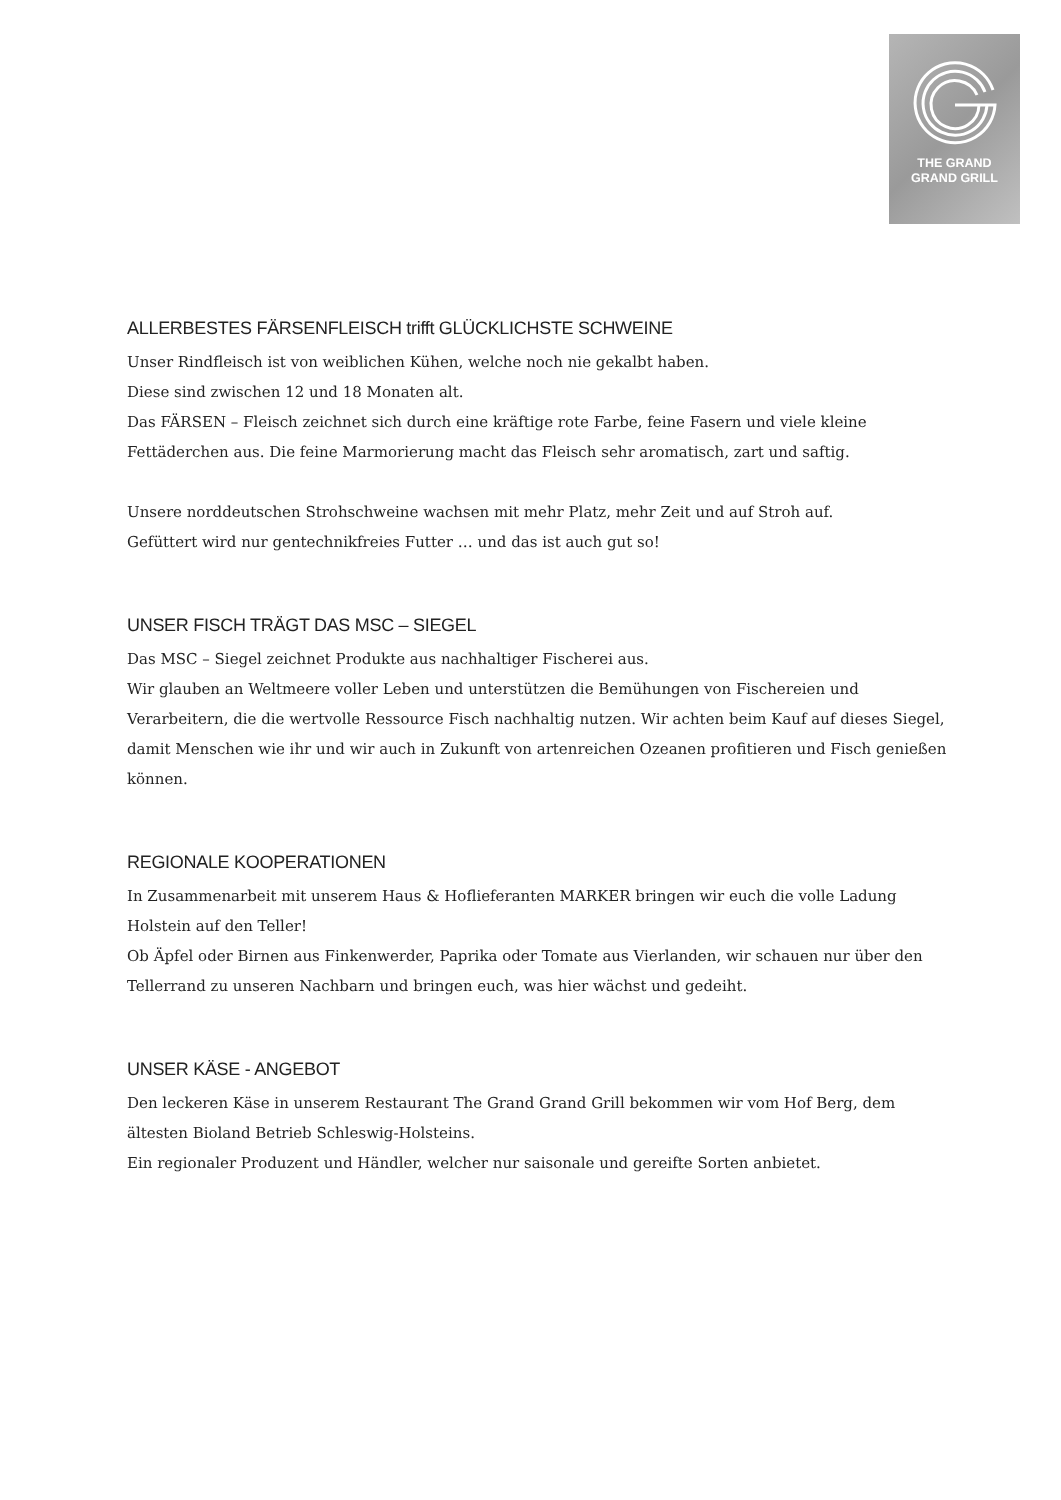THE GRAND
GRAND GRILL
ALLERBESTES FÄRSENFLEISCH trifft GLÜCKLICHSTE SCHWEINE
Unser Rindfleisch ist von weiblichen Kühen, welche noch nie gekalbt haben.
Diese sind zwischen 12 und 18 Monaten alt.
Das FÄRSEN – Fleisch zeichnet sich durch eine kräftige rote Farbe, feine Fasern und viele kleine Fettäderchen aus. Die feine Marmorierung macht das Fleisch sehr aromatisch, zart und saftig.
Unsere norddeutschen Strohschweine wachsen mit mehr Platz, mehr Zeit und auf Stroh auf.
Gefüttert wird nur gentechnikfreies Futter … und das ist auch gut so!
UNSER FISCH TRÄGT DAS MSC – SIEGEL
Das MSC – Siegel zeichnet Produkte aus nachhaltiger Fischerei aus.
Wir glauben an Weltmeere voller Leben und unterstützen die Bemühungen von Fischereien und Verarbeitern, die die wertvolle Ressource Fisch nachhaltig nutzen. Wir achten beim Kauf auf dieses Siegel, damit Menschen wie ihr und wir auch in Zukunft von artenreichen Ozeanen profitieren und Fisch genießen können.
REGIONALE KOOPERATIONEN
In Zusammenarbeit mit unserem Haus & Hoflieferanten MARKER bringen wir euch die volle Ladung Holstein auf den Teller!
Ob Äpfel oder Birnen aus Finkenwerder, Paprika oder Tomate aus Vierlanden, wir schauen nur über den Tellerrand zu unseren Nachbarn und bringen euch, was hier wächst und gedeiht.
UNSER KÄSE - ANGEBOT
Den leckeren Käse in unserem Restaurant The Grand Grand Grill bekommen wir vom Hof Berg, dem ältesten Bioland Betrieb Schleswig-Holsteins.
Ein regionaler Produzent und Händler, welcher nur saisonale und gereifte Sorten anbietet.